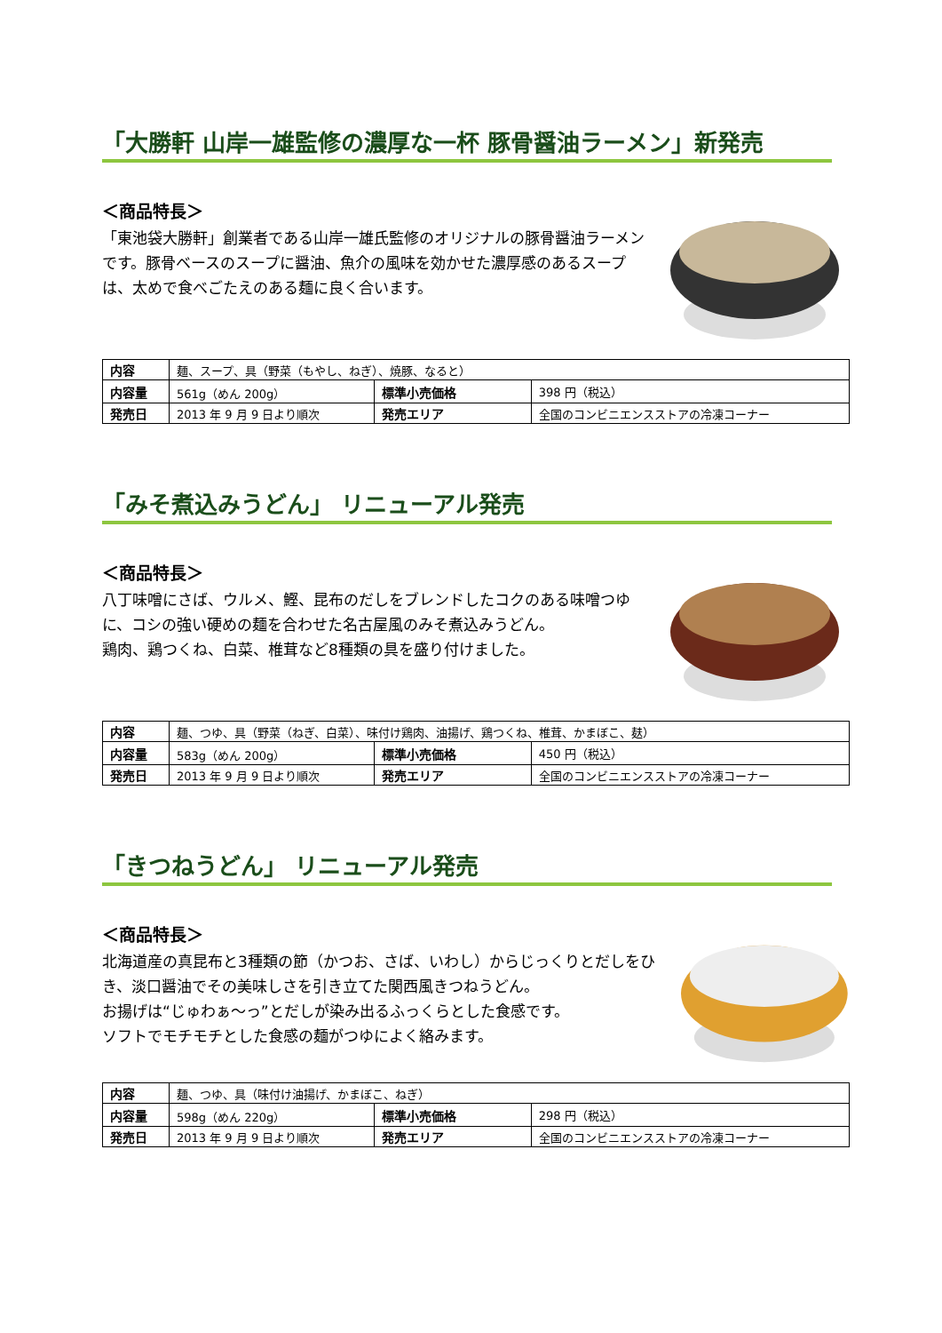「大勝軒 山岸一雄監修の濃厚な一杯 豚骨醤油ラーメン」新発売
＜商品特長＞
「東池袋大勝軒」創業者である山岸一雄氏監修のオリジナルの豚骨醤油ラーメンです。豚骨ベースのスープに醤油、魚介の風味を効かせた濃厚感のあるスープは、太めで食べごたえのある麺に良く合います。
| 内容 | 麺、スープ、具（野菜（もやし、ねぎ）、焼豚、なると） | | |
| 内容量 | 561g（めん 200g） | 標準小売価格 | 398 円（税込） |
| 発売日 | 2013 年 9 月 9 日より順次 | 発売エリア | 全国のコンビニエンスストアの冷凍コーナー |
「みそ煮込みうどん」 リニューアル発売
＜商品特長＞
八丁味噌にさば、ウルメ、鰹、昆布のだしをブレンドしたコクのある味噌つゆに、コシの強い硬めの麺を合わせた名古屋風のみそ煮込みうどん。
鶏肉、鶏つくね、白菜、椎茸など8種類の具を盛り付けました。
| 内容 | 麺、つゆ、具（野菜（ねぎ、白菜）、味付け鶏肉、油揚げ、鶏つくね、椎茸、かまぼこ、麸） | | |
| 内容量 | 583g（めん 200g） | 標準小売価格 | 450 円（税込） |
| 発売日 | 2013 年 9 月 9 日より順次 | 発売エリア | 全国のコンビニエンスストアの冷凍コーナー |
「きつねうどん」 リニューアル発売
＜商品特長＞
北海道産の真昆布と3種類の節（かつお、さば、いわし）からじっくりとだしをひき、淡口醤油でその美味しさを引き立てた関西風きつねうどん。
お揚げは“じゅわぁ～っ”とだしが染み出るふっくらとした食感です。
ソフトでモチモチとした食感の麺がつゆによく絡みます。
| 内容 | 麺、つゆ、具（味付け油揚げ、かまぼこ、ねぎ） | | |
| 内容量 | 598g（めん 220g） | 標準小売価格 | 298 円（税込） |
| 発売日 | 2013 年 9 月 9 日より順次 | 発売エリア | 全国のコンビニエンスストアの冷凍コーナー |